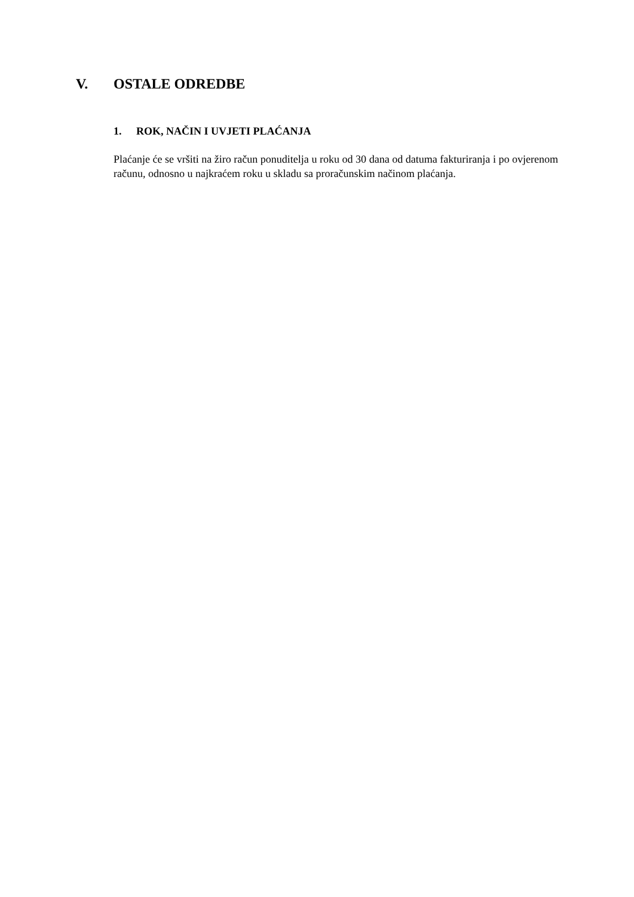V. OSTALE ODREDBE
1. ROK, NAČIN I UVJETI PLAĆANJA
Plaćanje će se vršiti na žiro račun ponuditelja u roku od 30 dana od datuma fakturiranja i po ovjerenom računu, odnosno u najkraćem roku u skladu sa proračunskim načinom plaćanja.